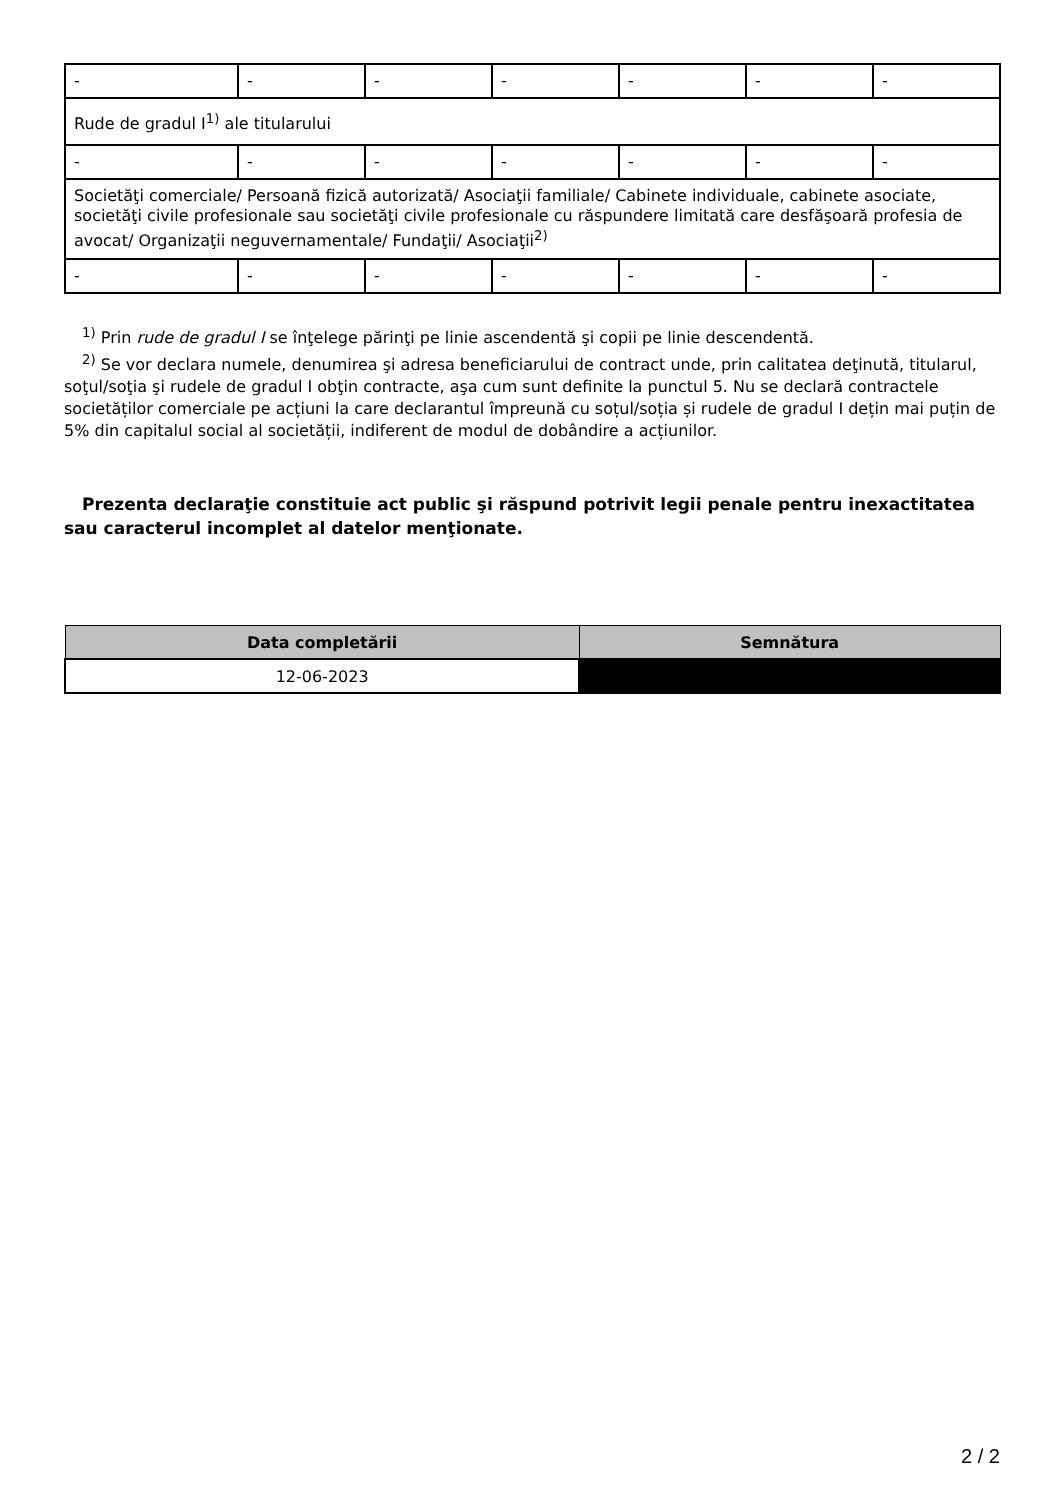| - | - | - | - | - | - | - |
| Rude de gradul I<sup>1)</sup> ale titularului | | | | | | |
| - | - | - | - | - | - | - |
| Societăţi comerciale/ Persoană fizică autorizată/ Asociaţii familiale/ Cabinete individuale, cabinete asociate, societăţi civile profesionale sau societăţi civile profesionale cu răspundere limitată care desfăşoară profesia de avocat/ Organizaţii neguvernamentale/ Fundaţii/ Asociaţii<sup>2)</sup> | | | | | | |
| - | - | - | - | - | - | - |
<sup>1)</sup> Prin rude de gradul I se înţelege părinţi pe linie ascendentă şi copii pe linie descendentă.
<sup>2)</sup> Se vor declara numele, denumirea şi adresa beneficiarului de contract unde, prin calitatea deţinută, titularul, soţul/soţia şi rudele de gradul I obţin contracte, aşa cum sunt definite la punctul 5. Nu se declară contractele societăților comerciale pe acțiuni la care declarantul împreună cu soțul/soția și rudele de gradul I dețin mai puțin de 5% din capitalul social al societății, indiferent de modul de dobândire a acțiunilor.
Prezenta declaraţie constituie act public şi răspund potrivit legii penale pentru inexactitatea sau caracterul incomplet al datelor menţionate.
| Data completării | Semnătura |
| --- | --- |
| 12-06-2023 | |
2 / 2